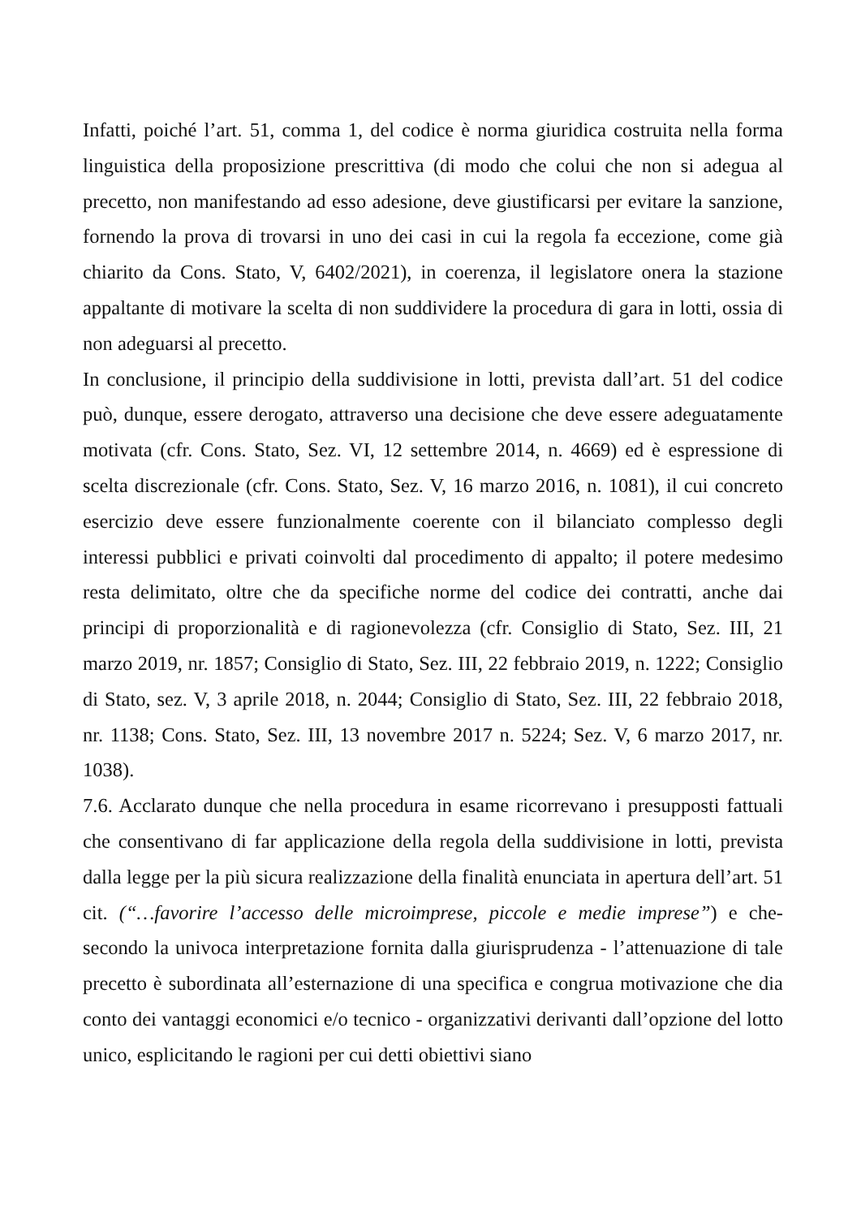Infatti, poiché l’art. 51, comma 1, del codice è norma giuridica costruita nella forma linguistica della proposizione prescrittiva (di modo che colui che non si adegua al precetto, non manifestando ad esso adesione, deve giustificarsi per evitare la sanzione, fornendo la prova di trovarsi in uno dei casi in cui la regola fa eccezione, come già chiarito da Cons. Stato, V, 6402/2021), in coerenza, il legislatore onera la stazione appaltante di motivare la scelta di non suddividere la procedura di gara in lotti, ossia di non adeguarsi al precetto.
In conclusione, il principio della suddivisione in lotti, prevista dall’art. 51 del codice può, dunque, essere derogato, attraverso una decisione che deve essere adeguatamente motivata (cfr. Cons. Stato, Sez. VI, 12 settembre 2014, n. 4669) ed è espressione di scelta discrezionale (cfr. Cons. Stato, Sez. V, 16 marzo 2016, n. 1081), il cui concreto esercizio deve essere funzionalmente coerente con il bilanciato complesso degli interessi pubblici e privati coinvolti dal procedimento di appalto; il potere medesimo resta delimitato, oltre che da specifiche norme del codice dei contratti, anche dai principi di proporzionalità e di ragionevolezza (cfr. Consiglio di Stato, Sez. III, 21 marzo 2019, nr. 1857; Consiglio di Stato, Sez. III, 22 febbraio 2019, n. 1222; Consiglio di Stato, sez. V, 3 aprile 2018, n. 2044; Consiglio di Stato, Sez. III, 22 febbraio 2018, nr. 1138; Cons. Stato, Sez. III, 13 novembre 2017 n. 5224; Sez. V, 6 marzo 2017, nr. 1038).
7.6. Acclarato dunque che nella procedura in esame ricorrevano i presupposti fattuali che consentivano di far applicazione della regola della suddivisione in lotti, prevista dalla legge per la più sicura realizzazione della finalità enunciata in apertura dell’art. 51 cit. (“…favorire l’accesso delle microimprese, piccole e medie imprese”) e che- secondo la univoca interpretazione fornita dalla giurisprudenza - l’attenuazione di tale precetto è subordinata all’esternazione di una specifica e congrua motivazione che dia conto dei vantaggi economici e/o tecnico - organizzativi derivanti dall’opzione del lotto unico, esplicitando le ragioni per cui detti obiettivi siano